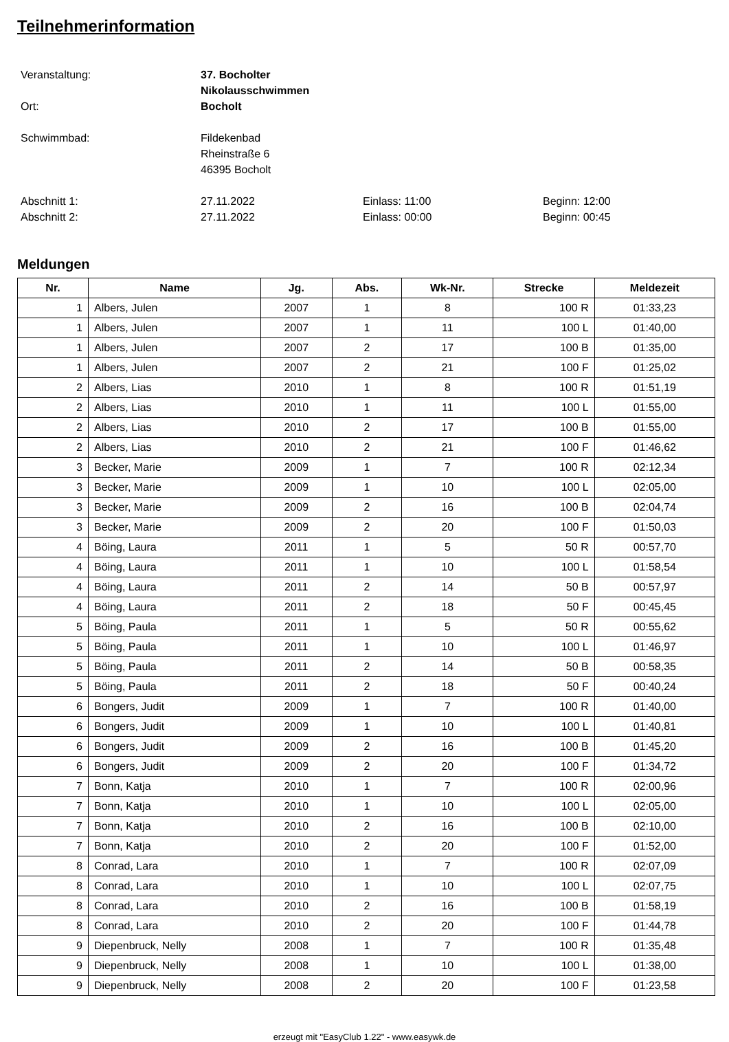Teilnehmerinformation
Veranstaltung: 37. Bocholter Nikolausschwimmen
Ort: Bocholt
Schwimmbad: Fildekenbad
Rheinstraße 6
46395 Bocholt
Abschnitt 1: 27.11.2022 Einlass: 11:00 Beginn: 12:00
Abschnitt 2: 27.11.2022 Einlass: 00:00 Beginn: 00:45
Meldungen
| Nr. | Name | Jg. | Abs. | Wk-Nr. | Strecke | Meldezeit |
| --- | --- | --- | --- | --- | --- | --- |
| 1 | Albers, Julen | 2007 | 1 | 8 | 100 R | 01:33,23 |
| 1 | Albers, Julen | 2007 | 1 | 11 | 100 L | 01:40,00 |
| 1 | Albers, Julen | 2007 | 2 | 17 | 100 B | 01:35,00 |
| 1 | Albers, Julen | 2007 | 2 | 21 | 100 F | 01:25,02 |
| 2 | Albers, Lias | 2010 | 1 | 8 | 100 R | 01:51,19 |
| 2 | Albers, Lias | 2010 | 1 | 11 | 100 L | 01:55,00 |
| 2 | Albers, Lias | 2010 | 2 | 17 | 100 B | 01:55,00 |
| 2 | Albers, Lias | 2010 | 2 | 21 | 100 F | 01:46,62 |
| 3 | Becker, Marie | 2009 | 1 | 7 | 100 R | 02:12,34 |
| 3 | Becker, Marie | 2009 | 1 | 10 | 100 L | 02:05,00 |
| 3 | Becker, Marie | 2009 | 2 | 16 | 100 B | 02:04,74 |
| 3 | Becker, Marie | 2009 | 2 | 20 | 100 F | 01:50,03 |
| 4 | Böing, Laura | 2011 | 1 | 5 | 50 R | 00:57,70 |
| 4 | Böing, Laura | 2011 | 1 | 10 | 100 L | 01:58,54 |
| 4 | Böing, Laura | 2011 | 2 | 14 | 50 B | 00:57,97 |
| 4 | Böing, Laura | 2011 | 2 | 18 | 50 F | 00:45,45 |
| 5 | Böing, Paula | 2011 | 1 | 5 | 50 R | 00:55,62 |
| 5 | Böing, Paula | 2011 | 1 | 10 | 100 L | 01:46,97 |
| 5 | Böing, Paula | 2011 | 2 | 14 | 50 B | 00:58,35 |
| 5 | Böing, Paula | 2011 | 2 | 18 | 50 F | 00:40,24 |
| 6 | Bongers, Judit | 2009 | 1 | 7 | 100 R | 01:40,00 |
| 6 | Bongers, Judit | 2009 | 1 | 10 | 100 L | 01:40,81 |
| 6 | Bongers, Judit | 2009 | 2 | 16 | 100 B | 01:45,20 |
| 6 | Bongers, Judit | 2009 | 2 | 20 | 100 F | 01:34,72 |
| 7 | Bonn, Katja | 2010 | 1 | 7 | 100 R | 02:00,96 |
| 7 | Bonn, Katja | 2010 | 1 | 10 | 100 L | 02:05,00 |
| 7 | Bonn, Katja | 2010 | 2 | 16 | 100 B | 02:10,00 |
| 7 | Bonn, Katja | 2010 | 2 | 20 | 100 F | 01:52,00 |
| 8 | Conrad, Lara | 2010 | 1 | 7 | 100 R | 02:07,09 |
| 8 | Conrad, Lara | 2010 | 1 | 10 | 100 L | 02:07,75 |
| 8 | Conrad, Lara | 2010 | 2 | 16 | 100 B | 01:58,19 |
| 8 | Conrad, Lara | 2010 | 2 | 20 | 100 F | 01:44,78 |
| 9 | Diepenbruck, Nelly | 2008 | 1 | 7 | 100 R | 01:35,48 |
| 9 | Diepenbruck, Nelly | 2008 | 1 | 10 | 100 L | 01:38,00 |
| 9 | Diepenbruck, Nelly | 2008 | 2 | 20 | 100 F | 01:23,58 |
erzeugt mit "EasyClub 1.22" - www.easywk.de